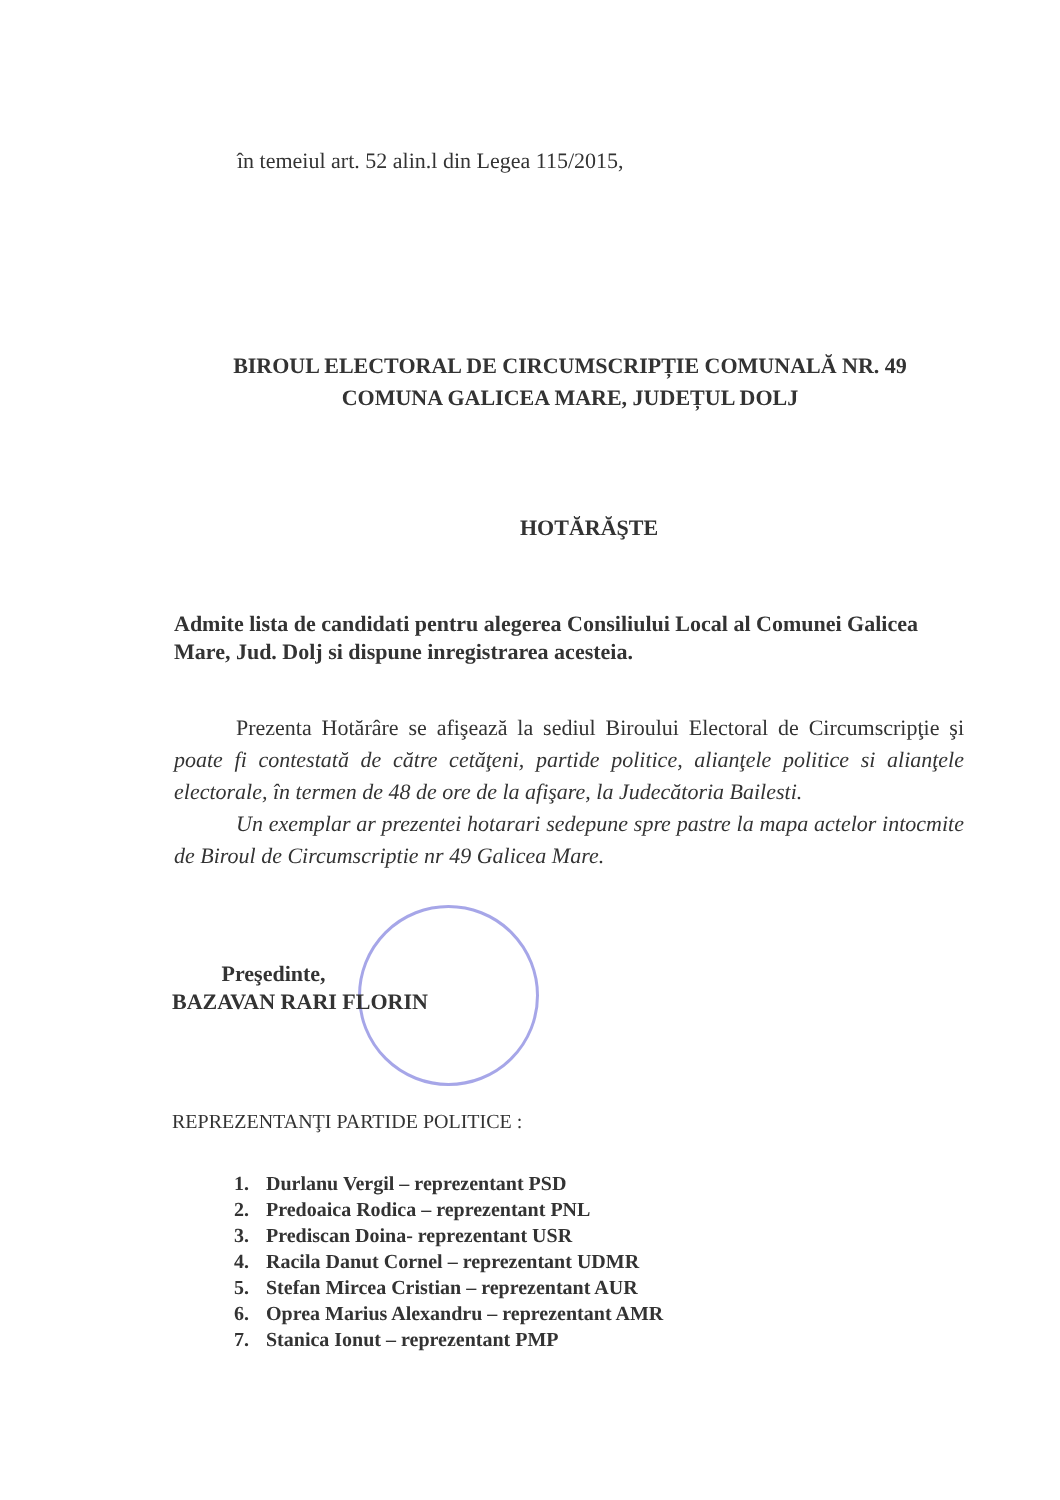în temeiul art. 52 alin.l din Legea 115/2015,
BIROUL ELECTORAL DE CIRCUMSCRIPȚIE COMUNALĂ NR. 49
COMUNA GALICEA MARE, JUDEȚUL DOLJ
HOTĂRĂŞTE
Admite lista de candidati pentru alegerea Consiliului Local al Comunei Galicea Mare, Jud. Dolj si dispune inregistrarea acesteia.
Prezenta Hotărâre se afişează la sediul Biroului Electoral de Circumscripţie şi poate fi contestată de către cetăţeni, partide politice, alianţele politice si alianţele electorale, în termen de 48 de ore de la afişare, la Judecătoria Bailesti.
Un exemplar ar prezentei hotarari sedepune spre pastre la mapa actelor intocmite de Biroul de Circumscriptie nr 49 Galicea Mare.
Preşedinte,
BAZAVAN RARI FLORIN
REPREZENTANŢI PARTIDE POLITICE :
1. Durlanu Vergil – reprezentant PSD
2. Predoaica Rodica – reprezentant PNL
3. Prediscan Doina- reprezentant USR
4. Racila Danut Cornel – reprezentant UDMR
5. Stefan Mircea Cristian – reprezentant AUR
6. Oprea Marius Alexandru – reprezentant AMR
7. Stanica Ionut – reprezentant PMP